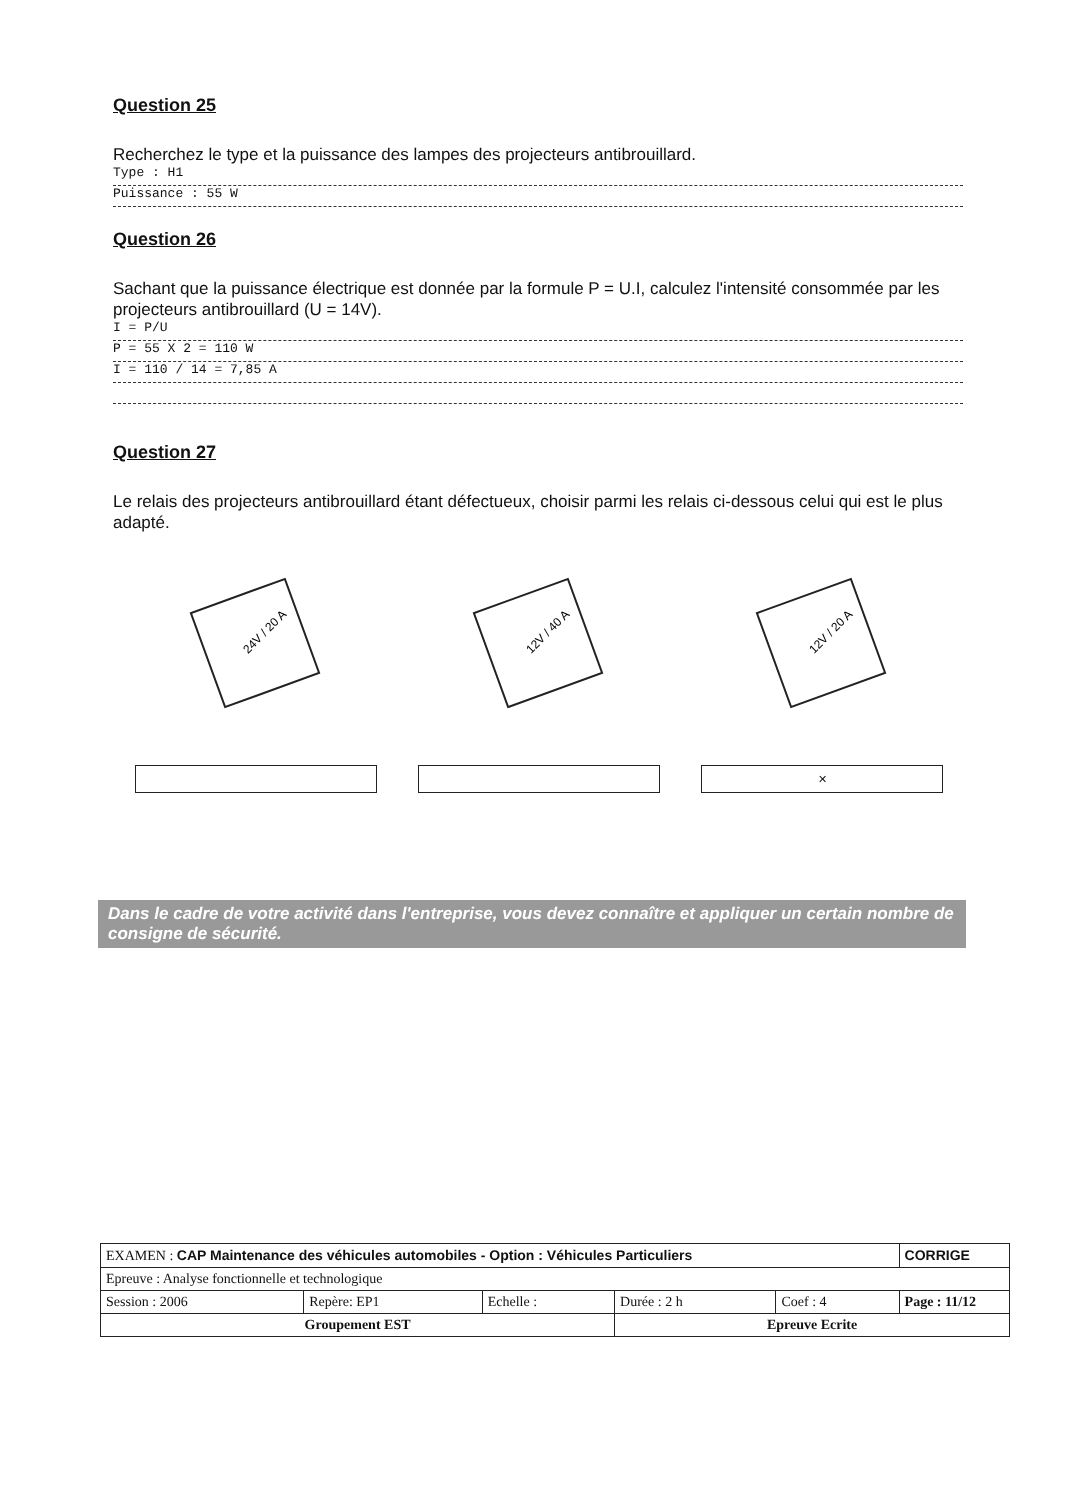Question 25
Recherchez le type et la puissance des lampes des projecteurs antibrouillard.
Type : H1
Puissance : 55 W
Question 26
Sachant que la puissance électrique est donnée par la formule P = U.I, calculez l'intensité consommée par les projecteurs antibrouillard (U = 14V).
I = P/U
P = 55 X 2 = 110 W
I = 110 / 14 = 7,85 A
Question 27
Le relais des projecteurs antibrouillard étant défectueux, choisir parmi les relais ci-dessous celui qui est le plus adapté.
24V / 20 A
12V / 40 A
12V / 20 A
✕
Dans le cadre de votre activité dans l'entreprise, vous devez connaître et appliquer un certain nombre de consigne de sécurité.
| EXAMEN : CAP Maintenance des véhicules automobiles - Option : Véhicules Particuliers | | | | | CORRIGE |
| Epreuve : Analyse fonctionnelle et technologique | | | | | |
| Session : 2006 | Repère: EP1 | Echelle : | Durée : 2 h | Coef : 4 | Page : 11/12 |
| Groupement EST | | | Epreuve Ecrite | | |